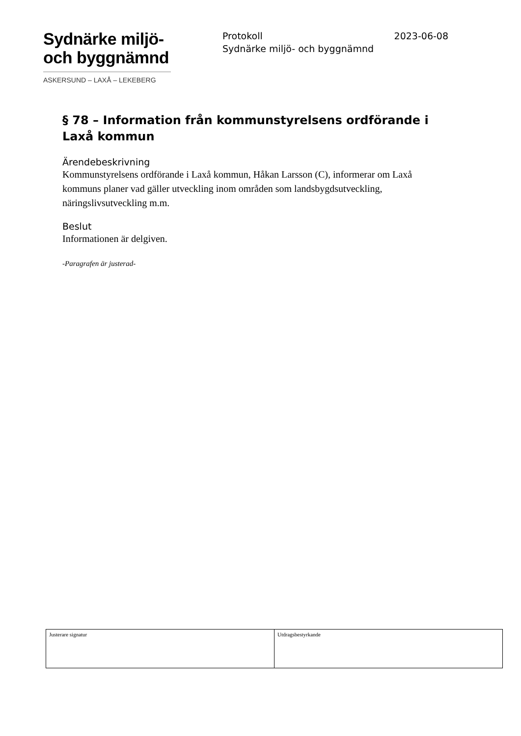Sydnärke miljö-
och byggnämnd
ASKERSUND – LAXÅ – LEKEBERG
Protokoll
Sydnärke miljö- och byggnämnd
2023-06-08
§ 78 – Information från kommunstyrelsens ordförande i Laxå kommun
Ärendebeskrivning
Kommunstyrelsens ordförande i Laxå kommun, Håkan Larsson (C), informerar om Laxå kommuns planer vad gäller utveckling inom områden som landsbygdsutveckling, näringslivsutveckling m.m.
Beslut
Informationen är delgiven.
-Paragrafen är justerad-
| Justerare signatur | Utdragsbestyrkande |